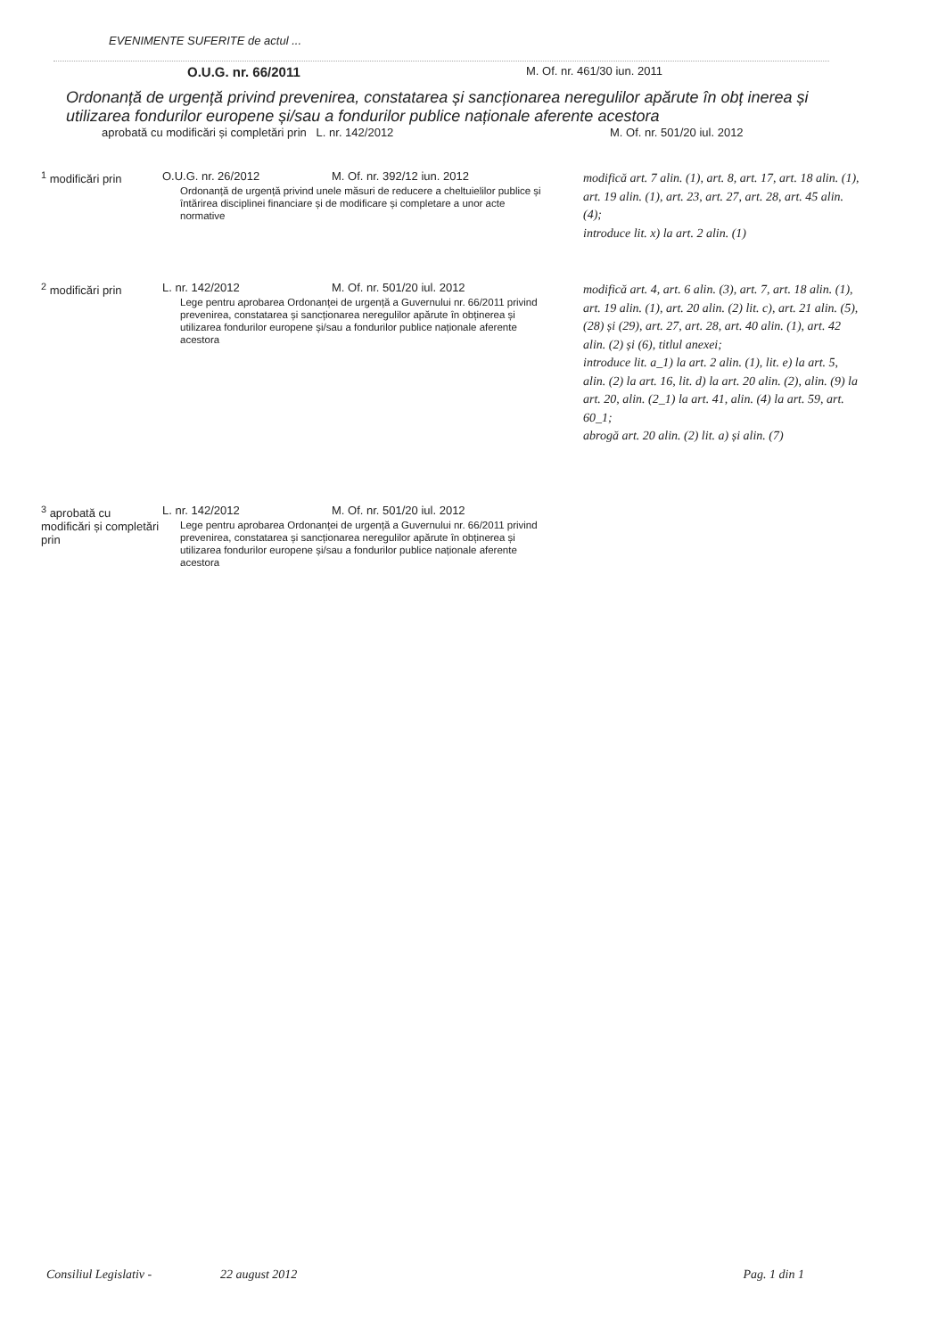EVENIMENTE SUFERITE de actul ...
O.U.G. nr. 66/2011 M. Of. nr. 461/30 iun. 2011
Ordonanță de urgență privind prevenirea, constatarea și sancționarea neregulilor apărute în obț inerea și utilizarea fondurilor europene și/sau a fondurilor publice naționale aferente acestora
aprobată cu modificări și completări prin L. nr. 142/2012 M. Of. nr. 501/20 iul. 2012
<sup>1</sup> modificări prin O.U.G. nr. 26/2012 M. Of. nr. 392/12 iun. 2012
Ordonanță de urgență privind unele măsuri de reducere a cheltuielilor publice și întărirea disciplinei financiare și de modificare și completare a unor acte normative
modifică art. 7 alin. (1), art. 8, art. 17, art. 18 alin. (1), art. 19 alin. (1), art. 23, art. 27, art. 28, art. 45 alin. (4);
introduce lit. x) la art. 2 alin. (1)
<sup>2</sup> modificări prin L. nr. 142/2012 M. Of. nr. 501/20 iul. 2012
Lege pentru aprobarea Ordonanței de urgență a Guvernului nr. 66/2011 privind prevenirea, constatarea și sancționarea neregulilor apărute în obținerea și utilizarea fondurilor europene și/sau a fondurilor publice naționale aferente acestora
modifică art. 4, art. 6 alin. (3), art. 7, art. 18 alin. (1), art. 19 alin. (1), art. 20 alin. (2) lit. c), art. 21 alin. (5), (28) și (29), art. 27, art. 28, art. 40 alin. (1), art. 42 alin. (2) și (6), titlul anexei;
introduce lit. a_1) la art. 2 alin. (1), lit. e) la art. 5, alin. (2) la art. 16, lit. d) la art. 20 alin. (2), alin. (9) la art. 20, alin. (2_1) la art. 41, alin. (4) la art. 59, art. 60_1;
abrogă art. 20 alin. (2) lit. a) și alin. (7)
<sup>3</sup> aprobată cu modificări și completări prin
L. nr. 142/2012 M. Of. nr. 501/20 iul. 2012
Lege pentru aprobarea Ordonanței de urgență a Guvernului nr. 66/2011 privind prevenirea, constatarea și sancționarea neregulilor apărute în obținerea și utilizarea fondurilor europene și/sau a fondurilor publice naționale aferente acestora
Consiliul Legislativ - 22 august 2012 Pag. 1 din 1